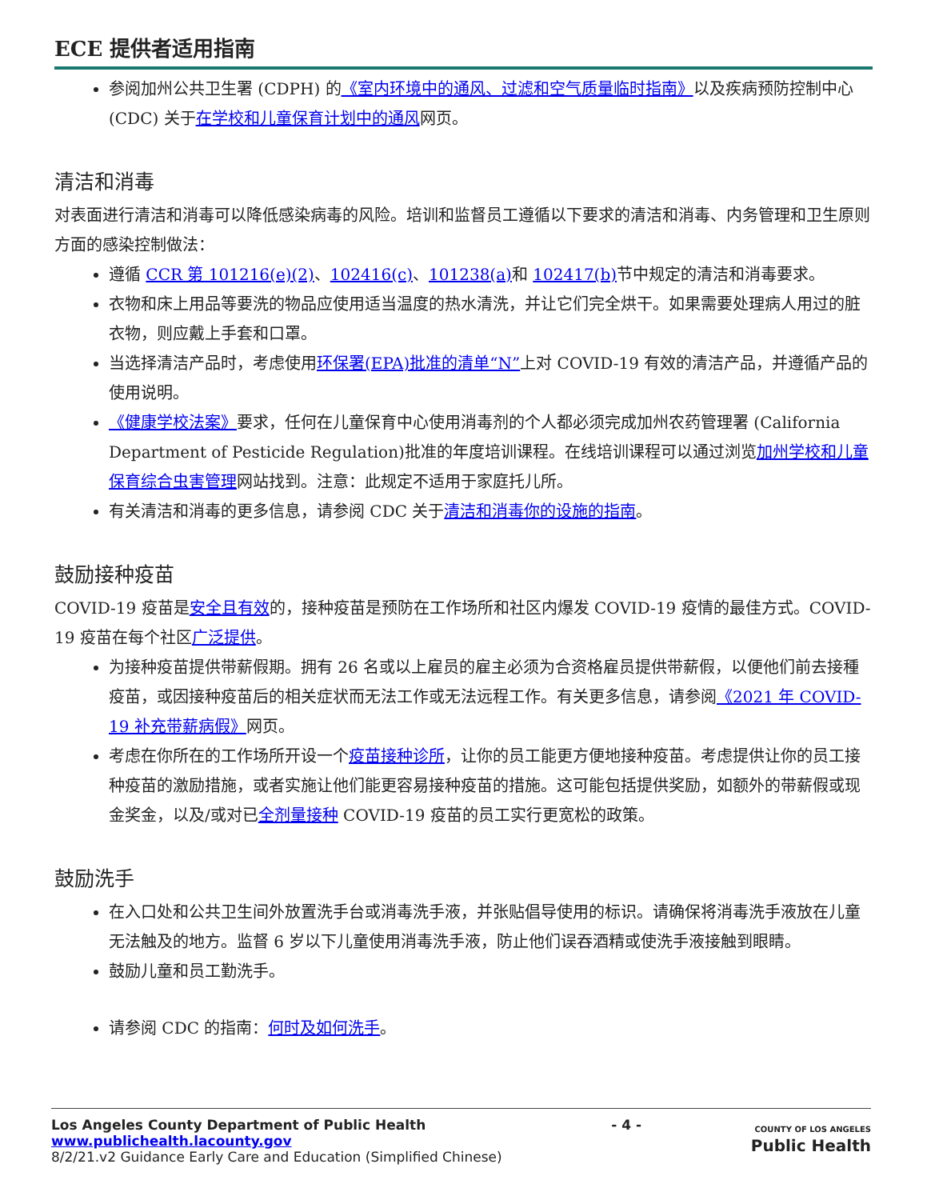ECE 提供者适用指南
参阅加州公共卫生署 (CDPH) 的《室内环境中的通风、过滤和空气质量临时指南》以及疾病预防控制中心 (CDC) 关于在学校和儿童保育计划中的通风网页。
清洁和消毒
对表面进行清洁和消毒可以降低感染病毒的风险。培训和监督员工遵循以下要求的清洁和消毒、内务管理和卫生原则方面的感染控制做法：
遵循 CCR 第 101216(e)(2)、102416(c)、101238(a) 和 102417(b) 节中规定的清洁和消毒要求。
衣物和床上用品等要洗的物品应使用适当温度的热水清洗，并让它们完全烘干。如果需要处理病人用过的脏衣物，则应戴上手套和口罩。
当选择清洁产品时，考虑使用环保署(EPA)批准的清单“N”上对 COVID-19 有效的清洁产品，并遵循产品的使用说明。
《健康学校法案》要求，任何在儿童保育中心使用消毒剂的个人都必须完成加州农药管理署 (California Department of Pesticide Regulation)批准的年度培训课程。在线培训课程可以通过浏览加州学校和儿童保育综合虫害管理网站找到。注意：此规定不适用于家庭托儿所。
有关清洁和消毒的更多信息，请参阅 CDC 关于清洁和消毒你的设施的指南。
鼓励接种疫苗
COVID-19 疫苗是安全且有效的，接种疫苗是预防在工作场所和社区内爆发 COVID-19 疫情的最佳方式。COVID-19 疫苗在每个社区广泛提供。
为接种疫苗提供带薪假期。拥有 26 名或以上雇员的雇主必须为合资格雇员提供带薪假，以便他们前去接種疫苗，或因接种疫苗后的相关症状而无法工作或无法远程工作。有关更多信息，请参阅《2021 年 COVID-19 补充带薪病假》网页。
考虑在你所在的工作场所开设一个疫苗接种诊所，让你的员工能更方便地接种疫苗。考虑提供让你的员工接种疫苗的激励措施，或者实施让他们能更容易接种疫苗的措施。这可能包括提供奖励，如额外的带薪假或现金奖金，以及/或对已全剂量接种 COVID-19 疫苗的员工实行更宽松的政策。
鼓励洗手
在入口处和公共卫生间外放置洗手台或消毒洗手液，并张贴倡导使用的标识。请确保将消毒洗手液放在儿童无法触及的地方。监督 6 岁以下儿童使用消毒洗手液，防止他们误吞酒精或使洗手液接触到眼睛。
鼓励儿童和员工勤洗手。
请参阅 CDC 的指南：何时及如何洗手。
Los Angeles County Department of Public Health
www.publichealth.lacounty.gov
8/2/21.v2 Guidance Early Care and Education (Simplified Chinese)
- 4 -
COUNTY OF LOS ANGELES
Public Health